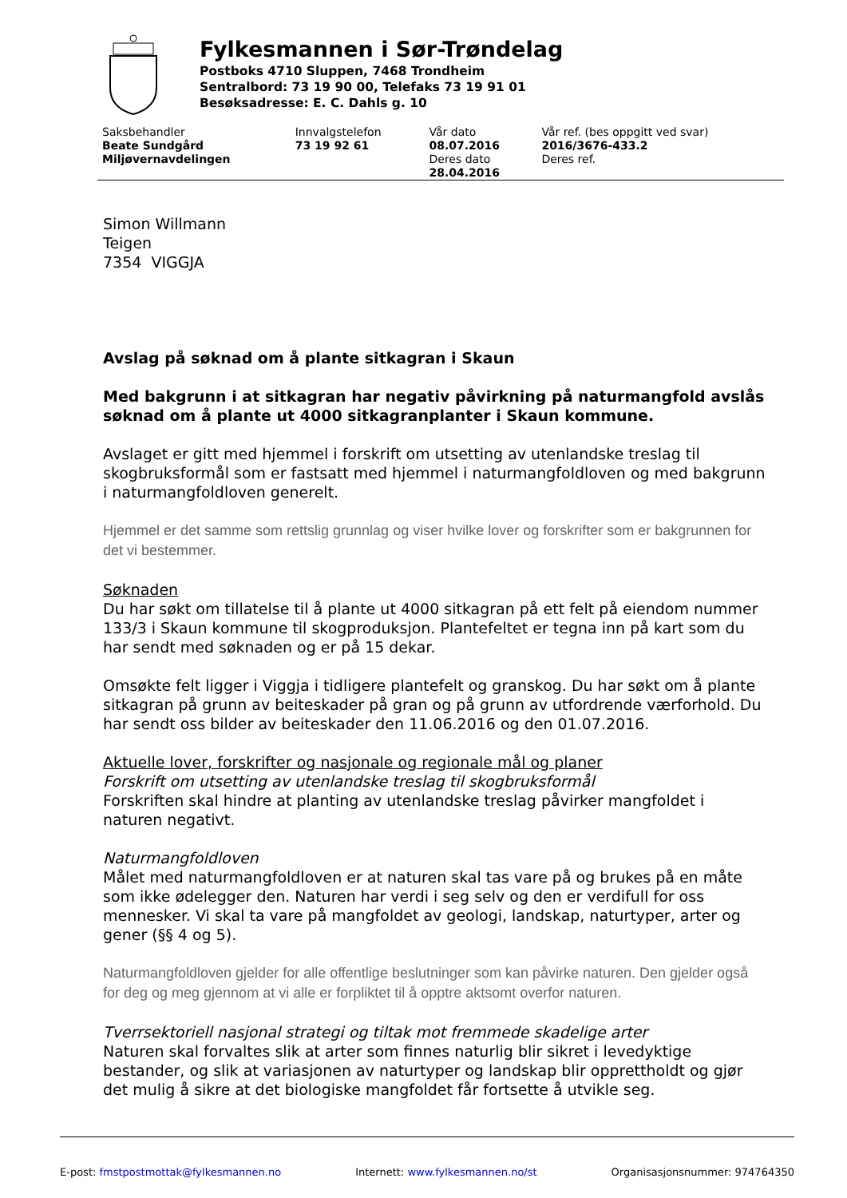Fylkesmannen i Sør-Trøndelag
Postboks 4710 Sluppen, 7468 Trondheim
Sentralbord: 73 19 90 00, Telefaks 73 19 91 01
Besøksadresse: E. C. Dahls g. 10
| Saksbehandler Beate Sundgård Miljøvernavdelingen | Innvalgstelefon 73 19 92 61 | Vår dato 08.07.2016 Deres dato 28.04.2016 | Vår ref. (bes oppgitt ved svar) 2016/3676-433.2 Deres ref. |
Simon Willmann
Teigen
7354 VIGGJA
Avslag på søknad om å plante sitkagran i Skaun
Med bakgrunn i at sitkagran har negativ påvirkning på naturmangfold avslås søknad om å plante ut 4000 sitkagranplanter i Skaun kommune.
Avslaget er gitt med hjemmel i forskrift om utsetting av utenlandske treslag til skogbruksformål som er fastsatt med hjemmel i naturmangfoldloven og med bakgrunn i naturmangfoldloven generelt.
Hjemmel er det samme som rettslig grunnlag og viser hvilke lover og forskrifter som er bakgrunnen for det vi bestemmer.
Søknaden
Du har søkt om tillatelse til å plante ut 4000 sitkagran på ett felt på eiendom nummer 133/3 i Skaun kommune til skogproduksjon. Plantefeltet er tegna inn på kart som du har sendt med søknaden og er på 15 dekar.
Omsøkte felt ligger i Viggja i tidligere plantefelt og granskog. Du har søkt om å plante sitkagran på grunn av beiteskader på gran og på grunn av utfordrende værforhold. Du har sendt oss bilder av beiteskader den 11.06.2016 og den 01.07.2016.
Aktuelle lover, forskrifter og nasjonale og regionale mål og planer
Forskrift om utsetting av utenlandske treslag til skogbruksformål
Forskriften skal hindre at planting av utenlandske treslag påvirker mangfoldet i naturen negativt.
Naturmangfoldloven
Målet med naturmangfoldloven er at naturen skal tas vare på og brukes på en måte som ikke ødelegger den. Naturen har verdi i seg selv og den er verdifull for oss mennesker. Vi skal ta vare på mangfoldet av geologi, landskap, naturtyper, arter og gener (§§ 4 og 5).
Naturmangfoldloven gjelder for alle offentlige beslutninger som kan påvirke naturen. Den gjelder også for deg og meg gjennom at vi alle er forpliktet til å opptre aktsomt overfor naturen.
Tverrsektoriell nasjonal strategi og tiltak mot fremmede skadelige arter
Naturen skal forvaltes slik at arter som finnes naturlig blir sikret i levedyktige bestander, og slik at variasjonen av naturtyper og landskap blir opprettholdt og gjør det mulig å sikre at det biologiske mangfoldet får fortsette å utvikle seg.
E-post: fmstpostmottak@fylkesmannen.no Internett: www.fylkesmannen.no/st Organisasjonsnummer: 974764350